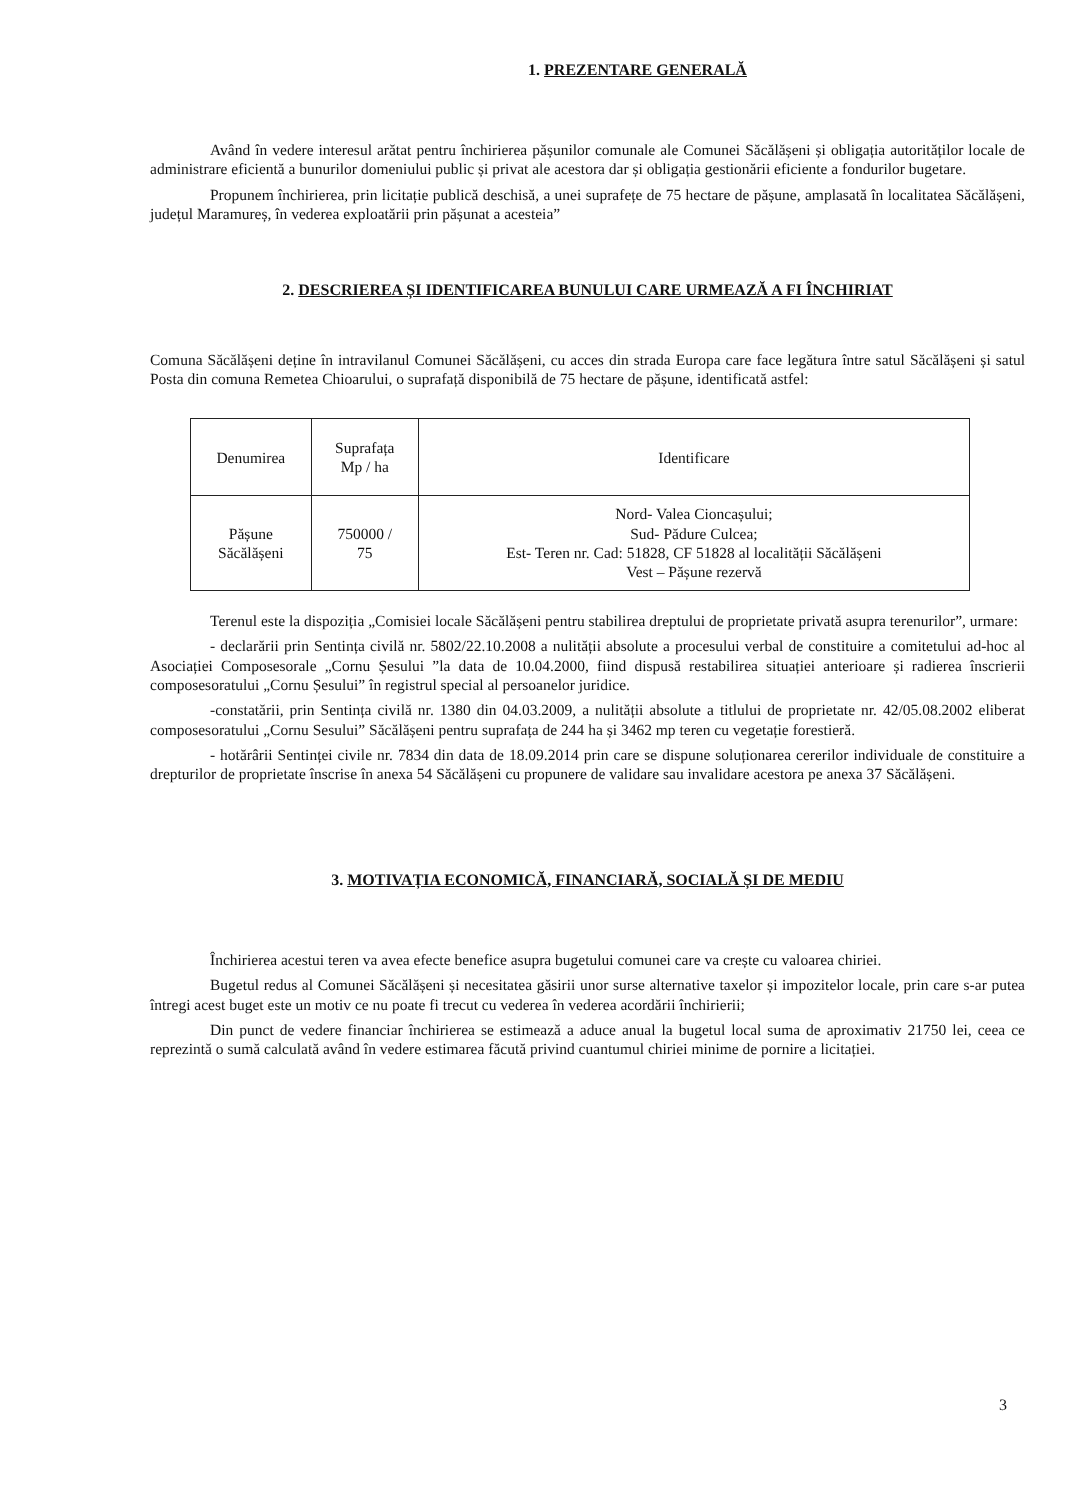1. PREZENTARE GENERALĂ
Având în vedere interesul arătat pentru închirierea pășunilor comunale ale Comunei Săcălășeni și obligația autorităților locale de administrare eficientă a bunurilor domeniului public și privat ale acestora dar și obligația gestionării eficiente a fondurilor bugetare.
Propunem închirierea, prin licitație publică deschisă, a unei suprafețe de 75 hectare de pășune, amplasată în localitatea Săcălășeni, județul Maramureș, în vederea exploatării prin pășunat a acesteia”
2. DESCRIEREA ȘI IDENTIFICAREA BUNULUI CARE URMEAZĂ A FI ÎNCHIRIAT
Comuna Săcălășeni deține în intravilanul Comunei Săcălășeni, cu acces din strada Europa care face legătura între satul Săcălășeni și satul Posta din comuna Remetea Chioarului, o suprafață disponibilă de 75 hectare de pășune, identificată astfel:
| Denumirea | Suprafața Mp / ha | Identificare |
| Pășune Săcălășeni | 750000 / 75 | Nord- Valea Cioncașului; Sud- Pădure Culcea; Est- Teren nr. Cad: 51828, CF 51828 al localității Săcălășeni Vest – Pășune rezervă |
Terenul este la dispoziția „Comisiei locale Săcălășeni pentru stabilirea dreptului de proprietate privată asupra terenurilor”, urmare:
- declarării prin Sentința civilă nr. 5802/22.10.2008 a nulității absolute a procesului verbal de constituire a comitetului ad-hoc al Asociației Composesorale „Cornu Șesului ”la data de 10.04.2000, fiind dispusă restabilirea situației anterioare și radierea înscrierii composesoratului „Cornu Șesului” în registrul special al persoanelor juridice.
-constatării, prin Sentința civilă nr. 1380 din 04.03.2009, a nulității absolute a titlului de proprietate nr. 42/05.08.2002 eliberat composesoratului „Cornu Sesului” Săcălășeni pentru suprafața de 244 ha și 3462 mp teren cu vegetație forestieră.
- hotărârii Sentinței civile nr. 7834 din data de 18.09.2014 prin care se dispune soluționarea cererilor individuale de constituire a drepturilor de proprietate înscrise în anexa 54 Săcălășeni cu propunere de validare sau invalidare acestora pe anexa 37 Săcălășeni.
3. MOTIVAȚIA ECONOMICĂ, FINANCIARĂ, SOCIALĂ ȘI DE MEDIU
Închirierea acestui teren va avea efecte benefice asupra bugetului comunei care va crește cu valoarea chiriei.
Bugetul redus al Comunei Săcălășeni și necesitatea găsirii unor surse alternative taxelor și impozitelor locale, prin care s-ar putea întregi acest buget este un motiv ce nu poate fi trecut cu vederea în vederea acordării închirierii;
Din punct de vedere financiar închirierea se estimează a aduce anual la bugetul local suma de aproximativ 21750 lei, ceea ce reprezintă o sumă calculată având în vedere estimarea făcută privind cuantumul chiriei minime de pornire a licitației.
3